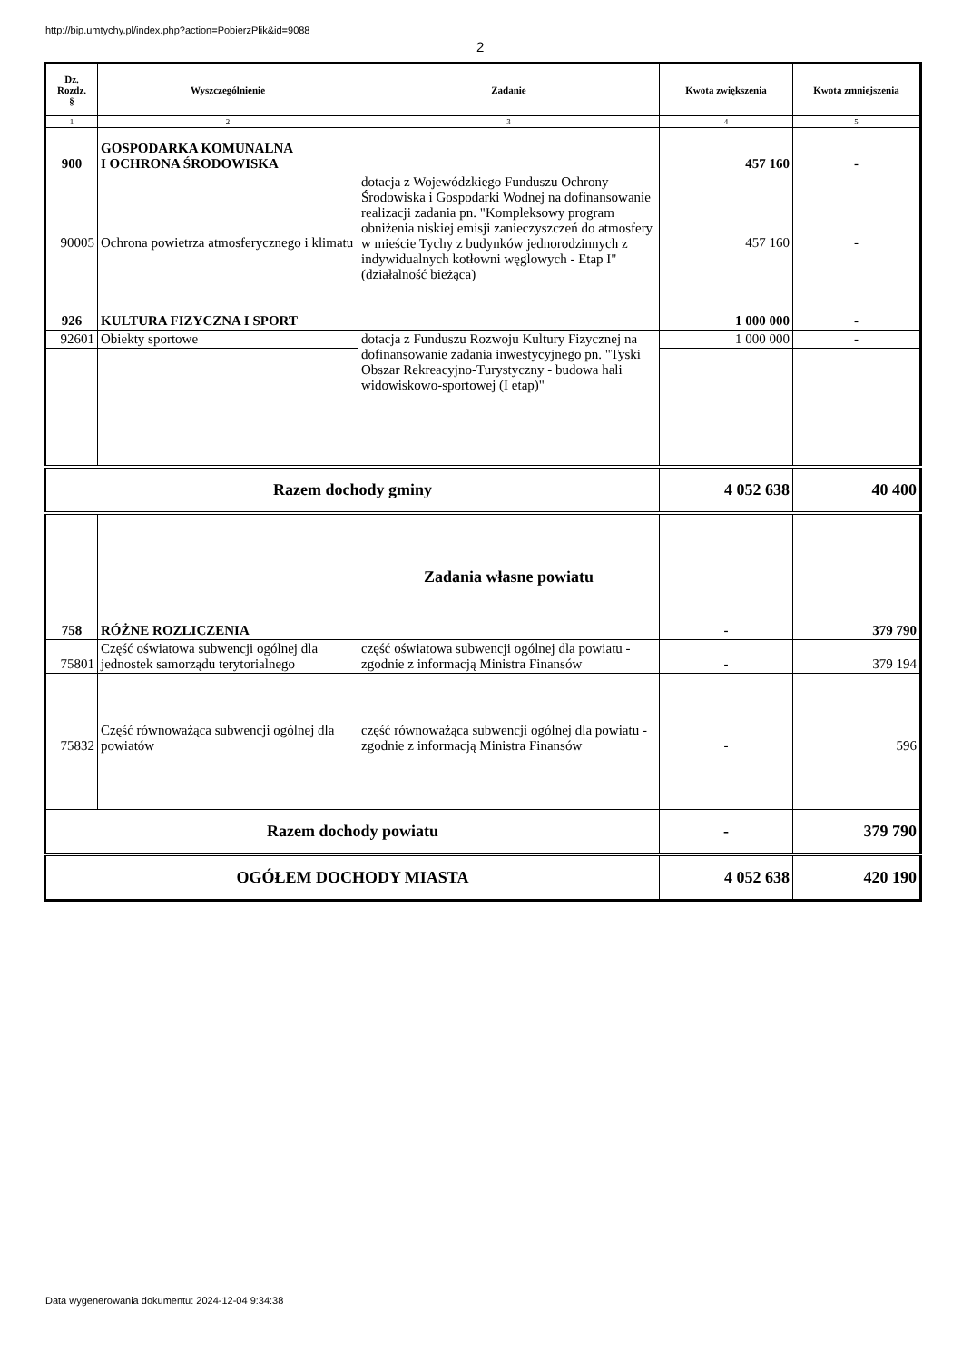http://bip.umtychy.pl/index.php?action=PobierzPlik&id=9088
2
| Dz. Rozdz. § | Wyszczególnienie | Zadanie | Kwota zwiększenia | Kwota zmniejszenia |
| --- | --- | --- | --- | --- |
| 1 | 2 | 3 | 4 | 5 |
| 900 | GOSPODARKA KOMUNALNA I OCHRONA ŚRODOWISKA | | 457 160 | - |
| 90005 | Ochrona powietrza atmosferycznego i klimatu | dotacja z Wojewódzkiego Funduszu Ochrony Środowiska i Gospodarki Wodnej na dofinansowanie realizacji zadania pn. "Kompleksowy program obniżenia niskiej emisji zanieczyszczeń do atmosfery w mieście Tychy z budynków jednorodzinnych z indywidualnych kotłowni węglowych - Etap I" (działalność bieżąca) | 457 160 | - |
| 926 | KULTURA FIZYCZNA I SPORT | | 1 000 000 | - |
| 92601 | Obiekty sportowe | dotacja z Funduszu Rozwoju Kultury Fizycznej na dofinansowanie zadania inwestycyjnego pn. "Tyski Obszar Rekreacyjno-Turystyczny - budowa hali widowiskowo-sportowej (I etap)" | 1 000 000 | - |
| Razem dochody gminy | | | 4 052 638 | 40 400 |
| 758 | RÓŻNE ROZLICZENIA | Zadania własne powiatu | - | 379 790 |
| 75801 | Część oświatowa subwencji ogólnej dla jednostek samorządu terytorialnego | część oświatowa subwencji ogólnej dla powiatu - zgodnie z informacją Ministra Finansów | - | 379 194 |
| 75832 | Część równoważąca subwencji ogólnej dla powiatów | część równoważąca subwencji ogólnej dla powiatu - zgodnie z informacją Ministra Finansów | - | 596 |
| Razem dochody powiatu | | | - | 379 790 |
| OGÓŁEM DOCHODY MIASTA | | | 4 052 638 | 420 190 |
Data wygenerowania dokumentu: 2024-12-04 9:34:38